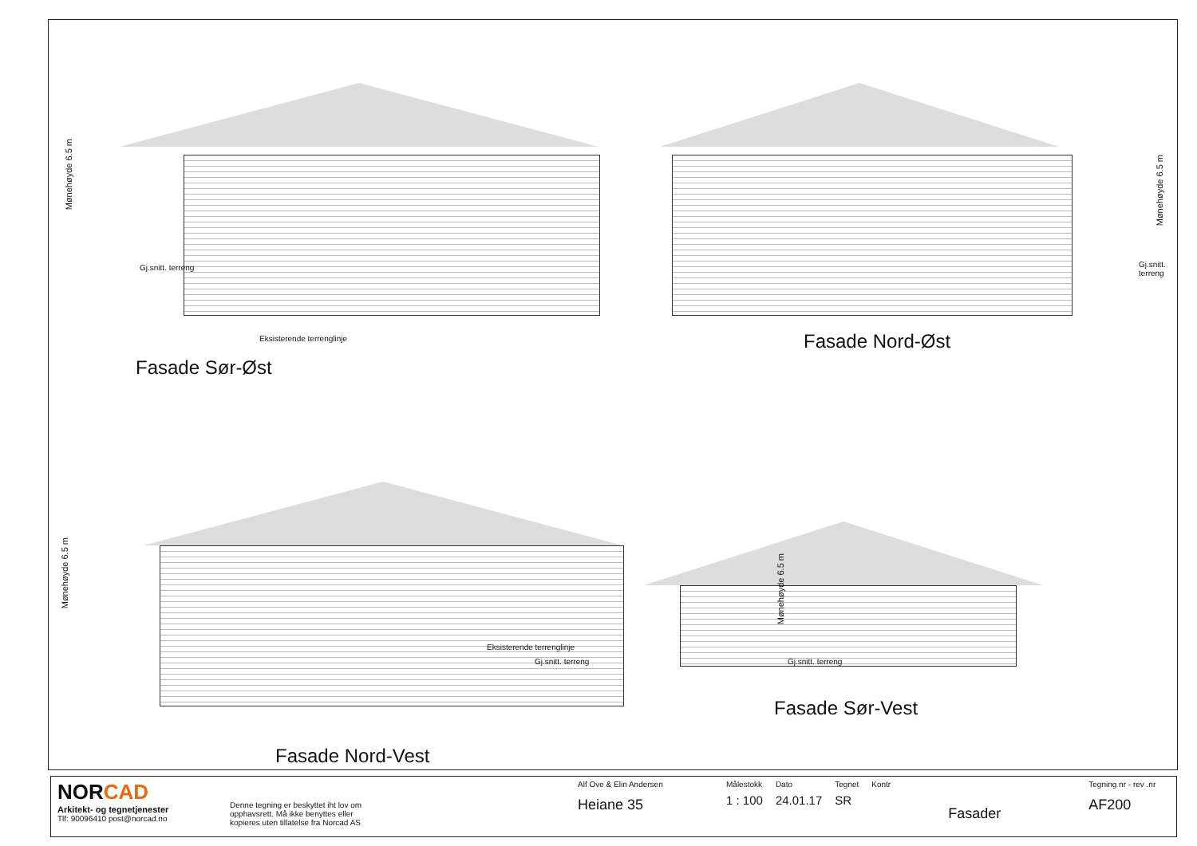Mønehøyde 6.5 m
Gj.snitt. terreng
Eksisterende terrenglinje
Fasade Sør-Øst
Mønehøyde 6.5 m
Gj.snitt. terreng
Fasade Nord-Øst
Mønehøyde 6.5 m
Eksisterende terrenglinje
Gj.snitt. terreng
Fasade Nord-Vest
Mønehøyde 6.5 m
Gj.snitt. terreng
Fasade Sør-Vest
NORCAD
Arkitekt- og tegnetjenester
Tlf: 90096410 post@norcad.no
Denne tegning er beskyttet iht lov om
opphavsrett. Må ikke benyttes eller
kopieres uten tillatelse fra Norcad AS
Alf Ove & Elin Andersen
Heiane 35
Målestokk
1 : 100
Dato
24.01.17
Tegnet
SR
Kontr
Fasader
Tegning nr - rev .nr
AF200